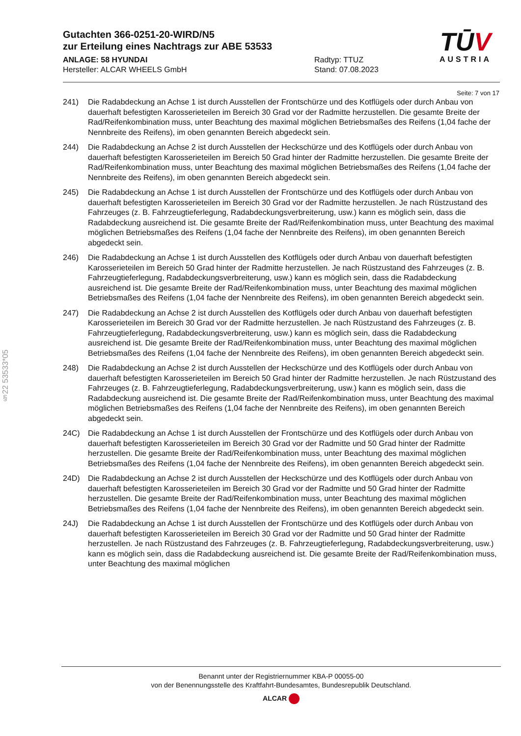Gutachten 366-0251-20-WIRD/N5
zur Erteilung eines Nachtrags zur ABE 53533
ANLAGE: 58 HYUNDAI
Hersteller: ALCAR WHEELS GmbH
Radtyp: TTUZ
Stand: 07.08.2023
TŪV
AUSTRIA
§22 53533*05
Seite: 7 von 17
241) Die Radabdeckung an Achse 1 ist durch Ausstellen der Frontschürze und des Kotflügels oder durch Anbau von dauerhaft befestigten Karosserieteilen im Bereich 30 Grad vor der Radmitte herzustellen. Die gesamte Breite der Rad/Reifenkombination muss, unter Beachtung des maximal möglichen Betriebsmaßes des Reifens (1,04 fache der Nennbreite des Reifens), im oben genannten Bereich abgedeckt sein.
244) Die Radabdeckung an Achse 2 ist durch Ausstellen der Heckschürze und des Kotflügels oder durch Anbau von dauerhaft befestigten Karosserieteilen im Bereich 50 Grad hinter der Radmitte herzustellen. Die gesamte Breite der Rad/Reifenkombination muss, unter Beachtung des maximal möglichen Betriebsmaßes des Reifens (1,04 fache der Nennbreite des Reifens), im oben genannten Bereich abgedeckt sein.
245) Die Radabdeckung an Achse 1 ist durch Ausstellen der Frontschürze und des Kotflügels oder durch Anbau von dauerhaft befestigten Karosserieteilen im Bereich 30 Grad vor der Radmitte herzustellen. Je nach Rüstzustand des Fahrzeuges (z. B. Fahrzeugtieferlegung, Radabdeckungsverbreiterung, usw.) kann es möglich sein, dass die Radabdeckung ausreichend ist. Die gesamte Breite der Rad/Reifenkombination muss, unter Beachtung des maximal möglichen Betriebsmaßes des Reifens (1,04 fache der Nennbreite des Reifens), im oben genannten Bereich abgedeckt sein.
246) Die Radabdeckung an Achse 1 ist durch Ausstellen des Kotflügels oder durch Anbau von dauerhaft befestigten Karosserieteilen im Bereich 50 Grad hinter der Radmitte herzustellen. Je nach Rüstzustand des Fahrzeuges (z. B. Fahrzeugtieferlegung, Radabdeckungsverbreiterung, usw.) kann es möglich sein, dass die Radabdeckung ausreichend ist. Die gesamte Breite der Rad/Reifenkombination muss, unter Beachtung des maximal möglichen Betriebsmaßes des Reifens (1,04 fache der Nennbreite des Reifens), im oben genannten Bereich abgedeckt sein.
247) Die Radabdeckung an Achse 2 ist durch Ausstellen des Kotflügels oder durch Anbau von dauerhaft befestigten Karosserieteilen im Bereich 30 Grad vor der Radmitte herzustellen. Je nach Rüstzustand des Fahrzeuges (z. B. Fahrzeugtieferlegung, Radabdeckungsverbreiterung, usw.) kann es möglich sein, dass die Radabdeckung ausreichend ist. Die gesamte Breite der Rad/Reifenkombination muss, unter Beachtung des maximal möglichen Betriebsmaßes des Reifens (1,04 fache der Nennbreite des Reifens), im oben genannten Bereich abgedeckt sein.
248) Die Radabdeckung an Achse 2 ist durch Ausstellen der Heckschürze und des Kotflügels oder durch Anbau von dauerhaft befestigten Karosserieteilen im Bereich 50 Grad hinter der Radmitte herzustellen. Je nach Rüstzustand des Fahrzeuges (z. B. Fahrzeugtieferlegung, Radabdeckungsverbreiterung, usw.) kann es möglich sein, dass die Radabdeckung ausreichend ist. Die gesamte Breite der Rad/Reifenkombination muss, unter Beachtung des maximal möglichen Betriebsmaßes des Reifens (1,04 fache der Nennbreite des Reifens), im oben genannten Bereich abgedeckt sein.
24C) Die Radabdeckung an Achse 1 ist durch Ausstellen der Frontschürze und des Kotflügels oder durch Anbau von dauerhaft befestigten Karosserieteilen im Bereich 30 Grad vor der Radmitte und 50 Grad hinter der Radmitte herzustellen. Die gesamte Breite der Rad/Reifenkombination muss, unter Beachtung des maximal möglichen Betriebsmaßes des Reifens (1,04 fache der Nennbreite des Reifens), im oben genannten Bereich abgedeckt sein.
24D) Die Radabdeckung an Achse 2 ist durch Ausstellen der Heckschürze und des Kotflügels oder durch Anbau von dauerhaft befestigten Karosserieteilen im Bereich 30 Grad vor der Radmitte und 50 Grad hinter der Radmitte herzustellen. Die gesamte Breite der Rad/Reifenkombination muss, unter Beachtung des maximal möglichen Betriebsmaßes des Reifens (1,04 fache der Nennbreite des Reifens), im oben genannten Bereich abgedeckt sein.
24J) Die Radabdeckung an Achse 1 ist durch Ausstellen der Frontschürze und des Kotflügels oder durch Anbau von dauerhaft befestigten Karosserieteilen im Bereich 30 Grad vor der Radmitte und 50 Grad hinter der Radmitte herzustellen. Je nach Rüstzustand des Fahrzeuges (z. B. Fahrzeugtieferlegung, Radabdeckungsverbreiterung, usw.) kann es möglich sein, dass die Radabdeckung ausreichend ist. Die gesamte Breite der Rad/Reifenkombination muss, unter Beachtung des maximal möglichen
Benannt unter der Registriernummer KBA-P 00055-00
von der Benennungsstelle des Kraftfahrt-Bundesamtes, Bundesrepublik Deutschland.
ALCAR